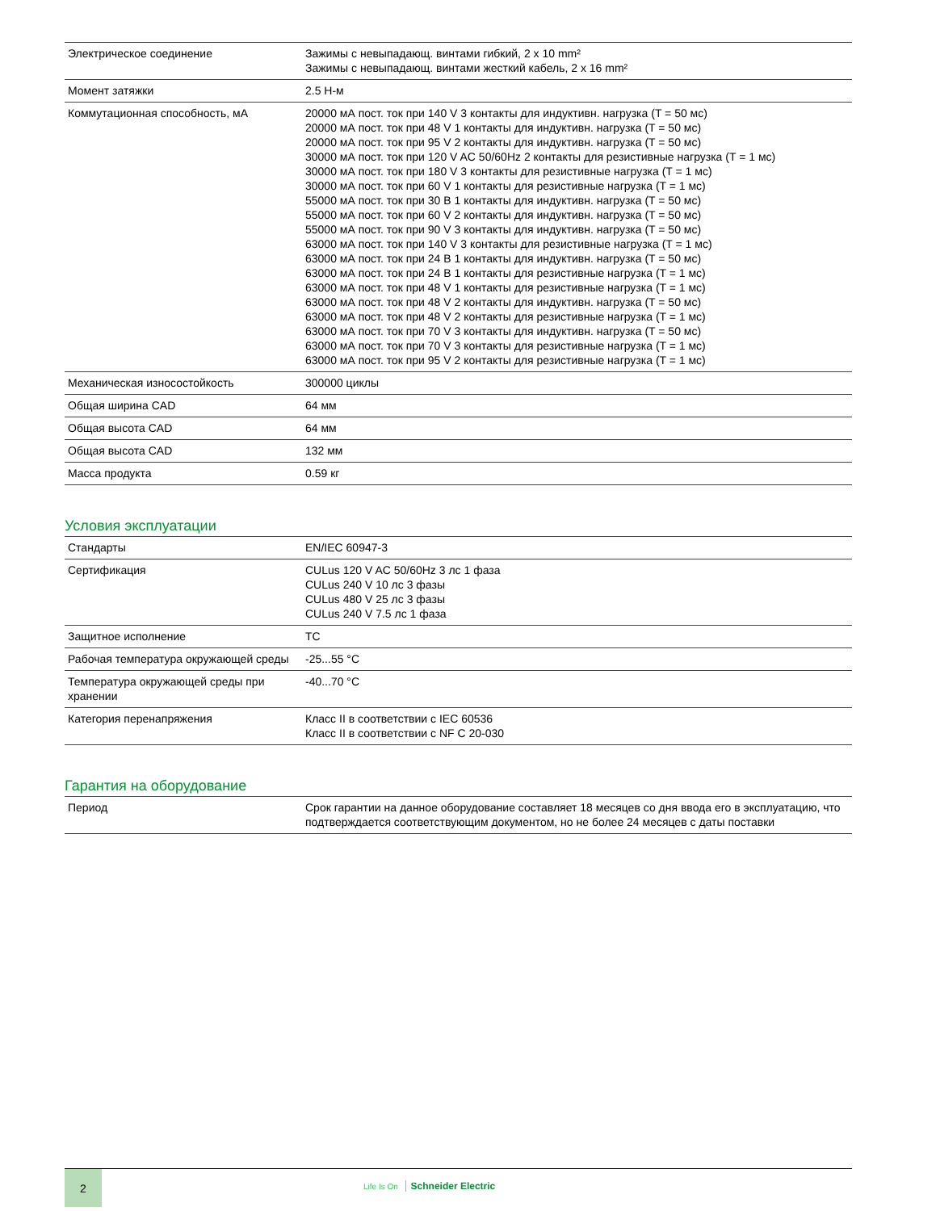| Электрическое соединение | Зажимы с невыпадающ. винтами гибкий, 2 x 10 mm² Зажимы с невыпадающ. винтами жесткий кабель, 2 x 16 mm² |
| Момент затяжки | 2.5 Н-м |
| Коммутационная способность, мА | 20000 мА пост. ток при 140 V 3 контакты для индуктивн. нагрузка (T = 50 мс) 20000 мА пост. ток при 48 V 1 контакты для индуктивн. нагрузка (T = 50 мс) 20000 мА пост. ток при 95 V 2 контакты для индуктивн. нагрузка (T = 50 мс) 30000 мА пост. ток при 120 V AC 50/60Hz 2 контакты для резистивные нагрузка (T = 1 мс) 30000 мА пост. ток при 180 V 3 контакты для резистивные нагрузка (T = 1 мс) 30000 мА пост. ток при 60 V 1 контакты для резистивные нагрузка (T = 1 мс) 55000 мА пост. ток при 30 В 1 контакты для индуктивн. нагрузка (T = 50 мс) 55000 мА пост. ток при 60 V 2 контакты для индуктивн. нагрузка (T = 50 мс) 55000 мА пост. ток при 90 V 3 контакты для индуктивн. нагрузка (T = 50 мс) 63000 мА пост. ток при 140 V 3 контакты для резистивные нагрузка (T = 1 мс) 63000 мА пост. ток при 24 В 1 контакты для индуктивн. нагрузка (T = 50 мс) 63000 мА пост. ток при 24 В 1 контакты для резистивные нагрузка (T = 1 мс) 63000 мА пост. ток при 48 V 1 контакты для резистивные нагрузка (T = 1 мс) 63000 мА пост. ток при 48 V 2 контакты для индуктивн. нагрузка (T = 50 мс) 63000 мА пост. ток при 48 V 2 контакты для резистивные нагрузка (T = 1 мс) 63000 мА пост. ток при 70 V 3 контакты для индуктивн. нагрузка (T = 50 мс) 63000 мА пост. ток при 70 V 3 контакты для резистивные нагрузка (T = 1 мс) 63000 мА пост. ток при 95 V 2 контакты для резистивные нагрузка (T = 1 мс) |
| Механическая износостойкость | 300000 циклы |
| Общая ширина CAD | 64 мм |
| Общая высота CAD | 64 мм |
| Общая высота CAD | 132 мм |
| Масса продукта | 0.59 кг |
Условия эксплуатации
| Стандарты | EN/IEC 60947-3 |
| Сертификация | CULus 120 V AC 50/60Hz 3 лс 1 фаза CULus 240 V 10 лс 3 фазы CULus 480 V 25 лс 3 фазы CULus 240 V 7.5 лс 1 фаза |
| Защитное исполнение | TC |
| Рабочая температура окружающей среды | -25...55 °C |
| Температура окружающей среды при хранении | -40...70 °C |
| Категория перенапряжения | Класс II в соответствии с IEC 60536 Класс II в соответствии с NF C 20-030 |
Гарантия на оборудование
| Период | Срок гарантии на данное оборудование составляет 18 месяцев со дня ввода его в эксплуатацию, что подтверждается соответствующим документом, но не более 24 месяцев с даты поставки |
2
Life Is On Schneider Electric